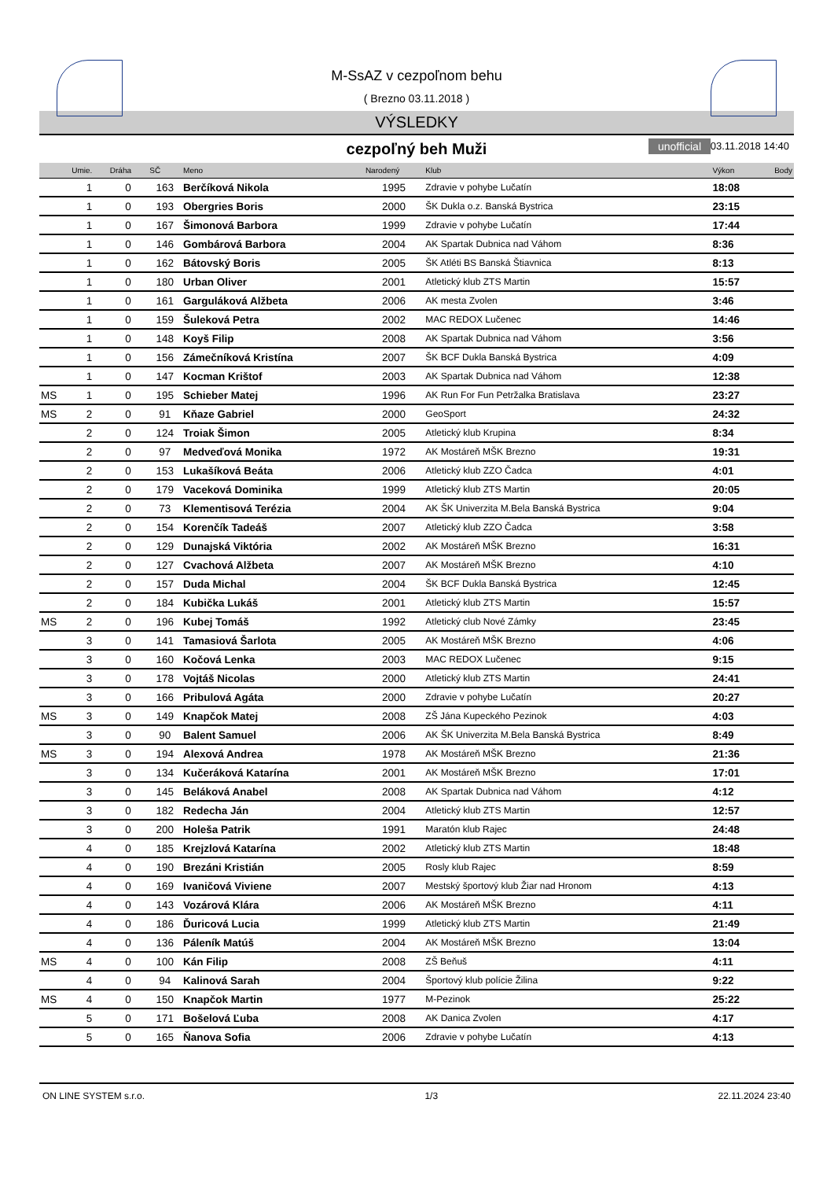M-SsAZ v cezpoľnom behu
( Brezno 03.11.2018 )
VÝSLEDKY
cezpoľný beh Muži unofficial 03.11.2018 14:40
| | Umie. | Dráha | SČ | Meno | Narodený | Klub | Výkon | Body |
| --- | --- | --- | --- | --- | --- | --- | --- | --- |
| | 1 | 0 | 163 | Berčíková Nikola | 1995 | Zdravie v pohybe Lučatín | 18:08 | |
| | 1 | 0 | 193 | Obergries Boris | 2000 | ŠK Dukla o.z. Banská Bystrica | 23:15 | |
| | 1 | 0 | 167 | Šimonová Barbora | 1999 | Zdravie v pohybe Lučatín | 17:44 | |
| | 1 | 0 | 146 | Gombárová Barbora | 2004 | AK Spartak Dubnica nad Váhom | 8:36 | |
| | 1 | 0 | 162 | Bátovský Boris | 2005 | ŠK Atléti BS Banská Štiavnica | 8:13 | |
| | 1 | 0 | 180 | Urban Oliver | 2001 | Atletický klub ZTS Martin | 15:57 | |
| | 1 | 0 | 161 | Garguláková Alžbeta | 2006 | AK mesta Zvolen | 3:46 | |
| | 1 | 0 | 159 | Šuleková Petra | 2002 | MAC REDOX Lučenec | 14:46 | |
| | 1 | 0 | 148 | Koyš Filip | 2008 | AK Spartak Dubnica nad Váhom | 3:56 | |
| | 1 | 0 | 156 | Zámečníková Kristína | 2007 | ŠK BCF Dukla Banská Bystrica | 4:09 | |
| | 1 | 0 | 147 | Kocman Krištof | 2003 | AK Spartak Dubnica nad Váhom | 12:38 | |
| MS | 1 | 0 | 195 | Schieber Matej | 1996 | AK Run For Fun Petržalka Bratislava | 23:27 | |
| MS | 2 | 0 | 91 | Kňaze Gabriel | 2000 | GeoSport | 24:32 | |
| | 2 | 0 | 124 | Troiak Šimon | 2005 | Atletický klub Krupina | 8:34 | |
| | 2 | 0 | 97 | Medveďová Monika | 1972 | AK Mostáreň MŠK Brezno | 19:31 | |
| | 2 | 0 | 153 | Lukašíková Beáta | 2006 | Atletický klub ZZO Čadca | 4:01 | |
| | 2 | 0 | 179 | Vaceková Dominika | 1999 | Atletický klub ZTS Martin | 20:05 | |
| | 2 | 0 | 73 | Klementisová Terézia | 2004 | AK ŠK Univerzita M.Bela Banská Bystrica | 9:04 | |
| | 2 | 0 | 154 | Korenčík Tadeáš | 2007 | Atletický klub ZZO Čadca | 3:58 | |
| | 2 | 0 | 129 | Dunajská Viktória | 2002 | AK Mostáreň MŠK Brezno | 16:31 | |
| | 2 | 0 | 127 | Cvachová Alžbeta | 2007 | AK Mostáreň MŠK Brezno | 4:10 | |
| | 2 | 0 | 157 | Duda Michal | 2004 | ŠK BCF Dukla Banská Bystrica | 12:45 | |
| | 2 | 0 | 184 | Kubička Lukáš | 2001 | Atletický klub ZTS Martin | 15:57 | |
| MS | 2 | 0 | 196 | Kubej Tomáš | 1992 | Atletický club Nové Zámky | 23:45 | |
| | 3 | 0 | 141 | Tamasiová Šarlota | 2005 | AK Mostáreň MŠK Brezno | 4:06 | |
| | 3 | 0 | 160 | Kočová Lenka | 2003 | MAC REDOX Lučenec | 9:15 | |
| | 3 | 0 | 178 | Vojtáš Nicolas | 2000 | Atletický klub ZTS Martin | 24:41 | |
| | 3 | 0 | 166 | Pribulová Agáta | 2000 | Zdravie v pohybe Lučatín | 20:27 | |
| MS | 3 | 0 | 149 | Knapčok Matej | 2008 | ZŠ Jána Kupeckého Pezinok | 4:03 | |
| | 3 | 0 | 90 | Balent Samuel | 2006 | AK ŠK Univerzita M.Bela Banská Bystrica | 8:49 | |
| MS | 3 | 0 | 194 | Alexová Andrea | 1978 | AK Mostáreň MŠK Brezno | 21:36 | |
| | 3 | 0 | 134 | Kučeráková Katarína | 2001 | AK Mostáreň MŠK Brezno | 17:01 | |
| | 3 | 0 | 145 | Beláková Anabel | 2008 | AK Spartak Dubnica nad Váhom | 4:12 | |
| | 3 | 0 | 182 | Redecha Ján | 2004 | Atletický klub ZTS Martin | 12:57 | |
| | 3 | 0 | 200 | Holeša Patrik | 1991 | Maratón klub Rajec | 24:48 | |
| | 4 | 0 | 185 | Krejzlová Katarína | 2002 | Atletický klub ZTS Martin | 18:48 | |
| | 4 | 0 | 190 | Brezáni Kristián | 2005 | Rosly klub Rajec | 8:59 | |
| | 4 | 0 | 169 | Ivaničová Viviene | 2007 | Mestský športový klub Žiar nad Hronom | 4:13 | |
| | 4 | 0 | 143 | Vozárová Klára | 2006 | AK Mostáreň MŠK Brezno | 4:11 | |
| | 4 | 0 | 186 | Ďuricová Lucia | 1999 | Atletický klub ZTS Martin | 21:49 | |
| | 4 | 0 | 136 | Páleník Matúš | 2004 | AK Mostáreň MŠK Brezno | 13:04 | |
| MS | 4 | 0 | 100 | Kán Filip | 2008 | ZŠ Beňuš | 4:11 | |
| | 4 | 0 | 94 | Kalinová Sarah | 2004 | Športový klub polície Žilina | 9:22 | |
| MS | 4 | 0 | 150 | Knapčok Martin | 1977 | M-Pezinok | 25:22 | |
| | 5 | 0 | 171 | Bošelová Ľuba | 2008 | AK Danica Zvolen | 4:17 | |
| | 5 | 0 | 165 | Ňanova Sofia | 2006 | Zdravie v pohybe Lučatín | 4:13 | |
ON LINE SYSTEM s.r.o. 1/3 22.11.2024 23:40